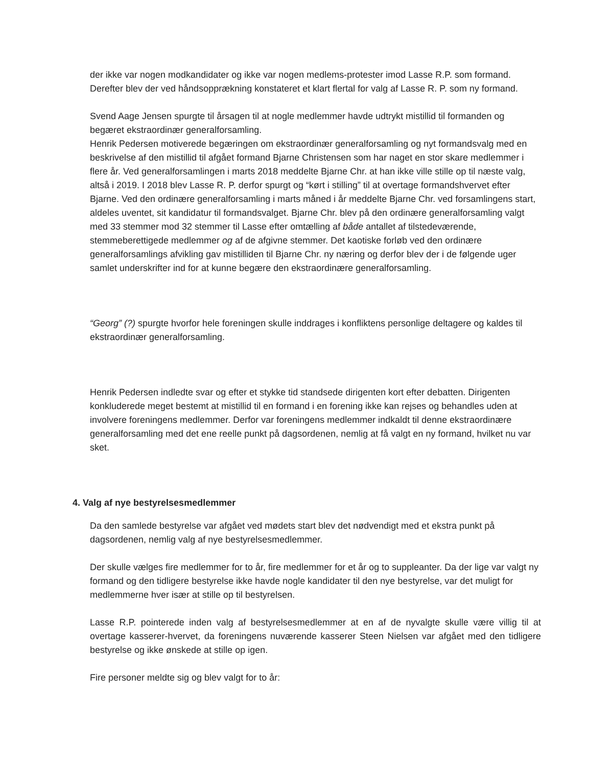der ikke var nogen modkandidater og ikke var nogen medlems-protester imod Lasse R.P. som formand. Derefter blev der ved håndsopprækning konstateret et klart flertal for valg af Lasse R. P. som ny formand.
Svend Aage Jensen spurgte til årsagen til at nogle medlemmer havde udtrykt mistillid til formanden og begæret ekstraordinær generalforsamling.
Henrik Pedersen motiverede begæringen om ekstraordinær generalforsamling og nyt formandsvalg med en beskrivelse af den mistillid til afgået formand Bjarne Christensen som har naget en stor skare medlemmer i flere år. Ved generalforsamlingen i marts 2018 meddelte Bjarne Chr. at han ikke ville stille op til næste valg, altså i 2019. I 2018 blev Lasse R. P. derfor spurgt og “kørt i stilling” til at overtage formandshvervet efter Bjarne. Ved den ordinære generalforsamling i marts måned i år meddelte Bjarne Chr. ved forsamlingens start, aldeles uventet, sit kandidatur til formandsvalget. Bjarne Chr. blev på den ordinære generalforsamling valgt med 33 stemmer mod 32 stemmer til Lasse efter omtælling af både antallet af tilstedeværende, stemmeberettigede medlemmer og af de afgivne stemmer. Det kaotiske forløb ved den ordinære generalforsamlings afvikling gav mistilliden til Bjarne Chr. ny næring og derfor blev der i de følgende uger samlet underskrifter ind for at kunne begære den ekstraordinære generalforsamling.
“Georg” (?) spurgte hvorfor hele foreningen skulle inddrages i konfliktens personlige deltagere og kaldes til ekstraordinær generalforsamling.
Henrik Pedersen indledte svar og efter et stykke tid standsede dirigenten kort efter debatten. Dirigenten konkluderede meget bestemt at mistillid til en formand i en forening ikke kan rejses og behandles uden at involvere foreningens medlemmer. Derfor var foreningens medlemmer indkaldt til denne ekstraordinære generalforsamling med det ene reelle punkt på dagsordenen, nemlig at få valgt en ny formand, hvilket nu var sket.
4. Valg af nye bestyrelsesmedlemmer
Da den samlede bestyrelse var afgået ved mødets start blev det nødvendigt med et ekstra punkt på dagsordenen, nemlig valg af nye bestyrelsesmedlemmer.
Der skulle vælges fire medlemmer for to år, fire medlemmer for et år og to suppleanter. Da der lige var valgt ny formand og den tidligere bestyrelse ikke havde nogle kandidater til den nye bestyrelse, var det muligt for medlemmerne hver især at stille op til bestyrelsen.
Lasse R.P. pointerede inden valg af bestyrelsesmedlemmer at en af de nyvalgte skulle være villig til at overtage kasserer-hvervet, da foreningens nuværende kasserer Steen Nielsen var afgået med den tidligere bestyrelse og ikke ønskede at stille op igen.
Fire personer meldte sig og blev valgt for to år: